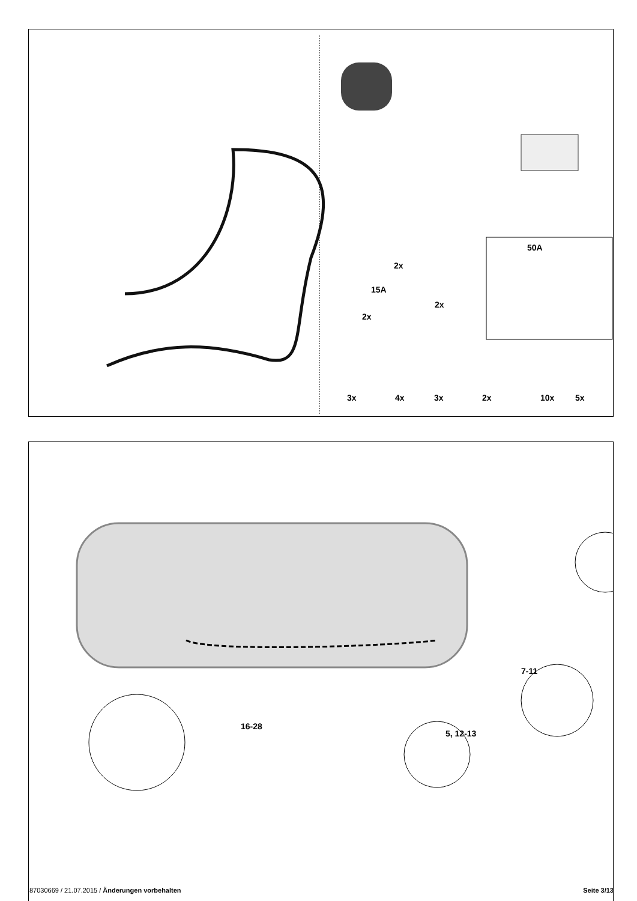2x
15A
2x
2x
50A
3x 4x 3x 2x 10x 5x
7-11
16-28
5, 12-13
87030669 / 21.07.2015 / Änderungen vorbehalten Seite 3/13